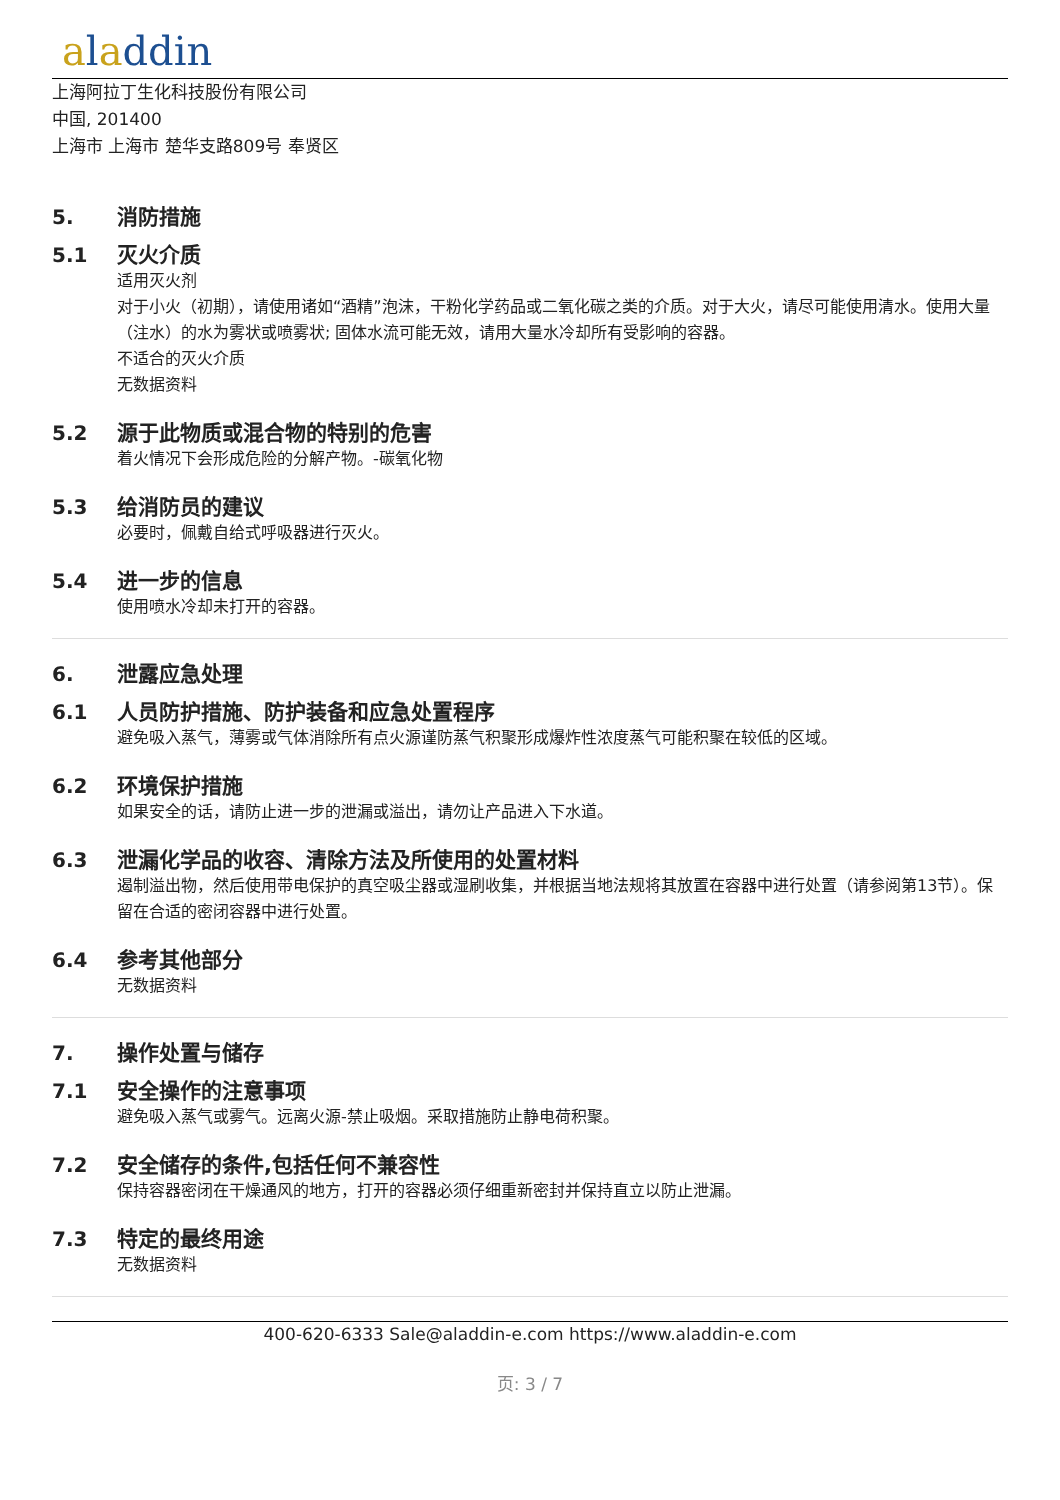aladdin
上海阿拉丁生化科技股份有限公司
中国, 201400
上海市 上海市 楚华支路809号 奉贤区
5. 消防措施
5.1 灭火介质
适用灭火剂
对于小火（初期），请使用诸如“酒精”泡沫，干粉化学药品或二氧化碳之类的介质。对于大火，请尽可能使用清水。使用大量（注水）的水为雾状或喷雾状; 固体水流可能无效，请用大量水冷却所有受影响的容器。
不适合的灭火介质
无数据资料
5.2 源于此物质或混合物的特别的危害
着火情况下会形成危险的分解产物。-碳氧化物
5.3 给消防员的建议
必要时，佩戴自给式呼吸器进行灭火。
5.4 进一步的信息
使用喷水冷却未打开的容器。
6. 泄露应急处理
6.1 人员防护措施、防护装备和应急处置程序
避免吸入蒸气，薄雾或气体消除所有点火源谨防蒸气积聚形成爆炸性浓度蒸气可能积聚在较低的区域。
6.2 环境保护措施
如果安全的话，请防止进一步的泄漏或溢出，请勿让产品进入下水道。
6.3 泄漏化学品的收容、清除方法及所使用的处置材料
遏制溢出物，然后使用带电保护的真空吸尘器或湿刷收集，并根据当地法规将其放置在容器中进行处置（请参阅第13节）。保留在合适的密闭容器中进行处置。
6.4 参考其他部分
无数据资料
7. 操作处置与储存
7.1 安全操作的注意事项
避免吸入蒸气或雾气。远离火源-禁止吸烟。采取措施防止静电荷积聚。
7.2 安全储存的条件,包括任何不兼容性
保持容器密闭在干燥通风的地方，打开的容器必须仔细重新密封并保持直立以防止泄漏。
7.3 特定的最终用途
无数据资料
400-620-6333 Sale@aladdin-e.com https://www.aladdin-e.com
页: 3 / 7